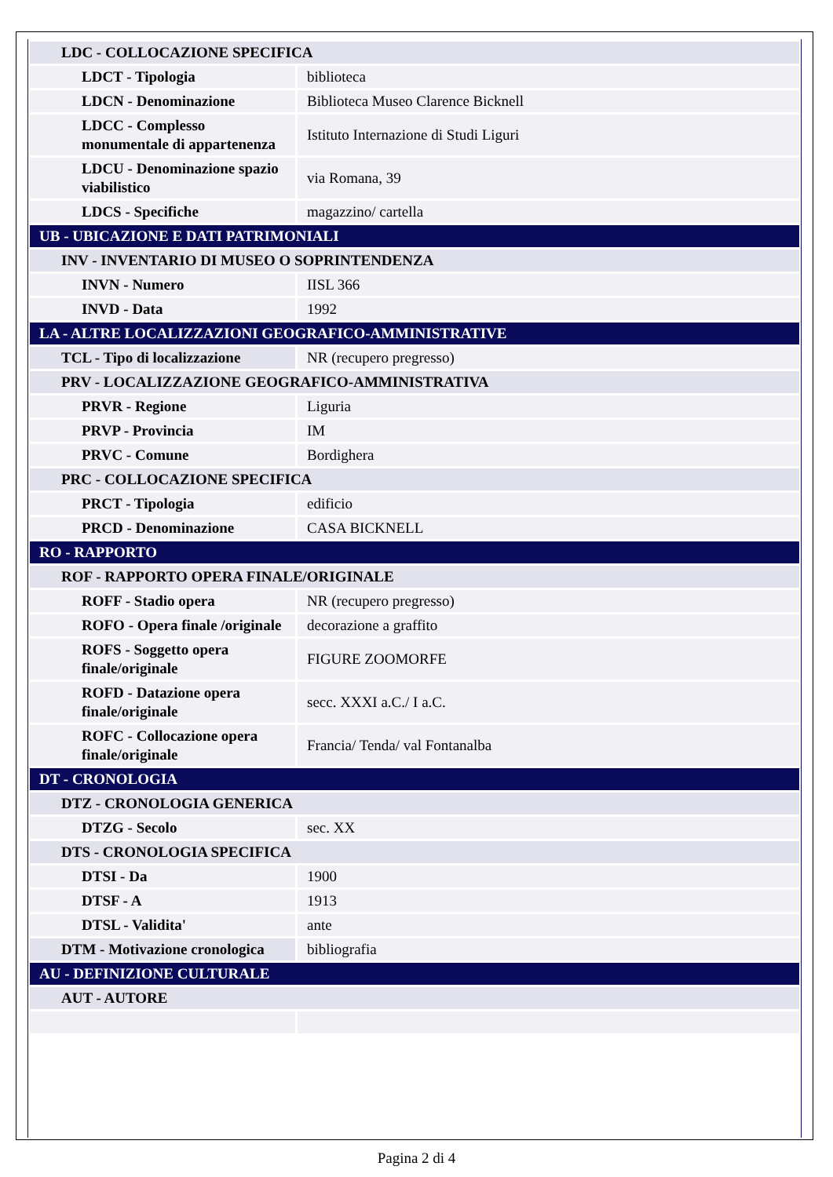| LDC - COLLOCAZIONE SPECIFICA | |
| LDCT - Tipologia | biblioteca |
| LDCN - Denominazione | Biblioteca Museo Clarence Bicknell |
| LDCC - Complesso monumentale di appartenenza | Istituto Internazione di Studi Liguri |
| LDCU - Denominazione spazio viabilistico | via Romana, 39 |
| LDCS - Specifiche | magazzino/ cartella |
| UB - UBICAZIONE E DATI PATRIMONIALI | |
| INV - INVENTARIO DI MUSEO O SOPRINTENDENZA | |
| INVN - Numero | IISL 366 |
| INVD - Data | 1992 |
| LA - ALTRE LOCALIZZAZIONI GEOGRAFICO-AMMINISTRATIVE | |
| TCL - Tipo di localizzazione | NR (recupero pregresso) |
| PRV - LOCALIZZAZIONE GEOGRAFICO-AMMINISTRATIVA | |
| PRVR - Regione | Liguria |
| PRVP - Provincia | IM |
| PRVC - Comune | Bordighera |
| PRC - COLLOCAZIONE SPECIFICA | |
| PRCT - Tipologia | edificio |
| PRCD - Denominazione | CASA BICKNELL |
| RO - RAPPORTO | |
| ROF - RAPPORTO OPERA FINALE/ORIGINALE | |
| ROFF - Stadio opera | NR (recupero pregresso) |
| ROFO - Opera finale /originale | decorazione a graffito |
| ROFS - Soggetto opera finale/originale | FIGURE ZOOMORFE |
| ROFD - Datazione opera finale/originale | secc. XXXI a.C./ I a.C. |
| ROFC - Collocazione opera finale/originale | Francia/ Tenda/ val Fontanalba |
| DT - CRONOLOGIA | |
| DTZ - CRONOLOGIA GENERICA | |
| DTZG - Secolo | sec. XX |
| DTS - CRONOLOGIA SPECIFICA | |
| DTSI - Da | 1900 |
| DTSF - A | 1913 |
| DTSL - Validita' | ante |
| DTM - Motivazione cronologica | bibliografia |
| AU - DEFINIZIONE CULTURALE | |
| AUT - AUTORE | |
Pagina 2 di 4